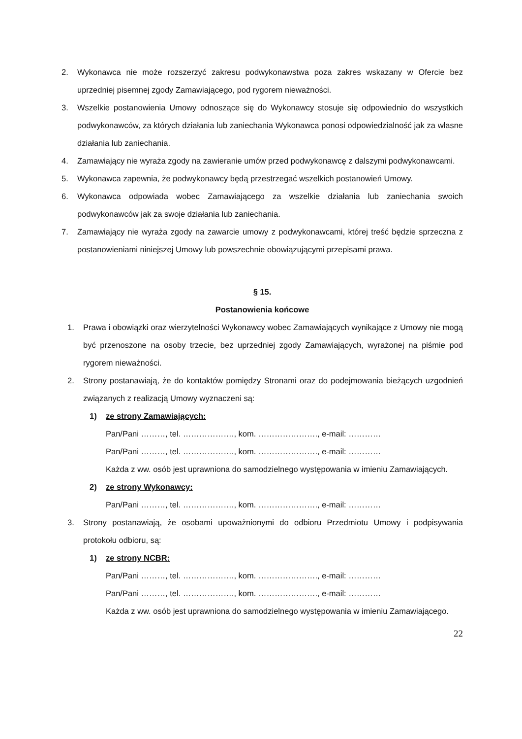2. Wykonawca nie może rozszerzyć zakresu podwykonawstwa poza zakres wskazany w Ofercie bez uprzedniej pisemnej zgody Zamawiającego, pod rygorem nieważności.
3. Wszelkie postanowienia Umowy odnoszące się do Wykonawcy stosuje się odpowiednio do wszystkich podwykonawców, za których działania lub zaniechania Wykonawca ponosi odpowiedzialność jak za własne działania lub zaniechania.
4. Zamawiający nie wyraża zgody na zawieranie umów przed podwykonawcę z dalszymi podwykonawcami.
5. Wykonawca zapewnia, że podwykonawcy będą przestrzegać wszelkich postanowień Umowy.
6. Wykonawca odpowiada wobec Zamawiającego za wszelkie działania lub zaniechania swoich podwykonawców jak za swoje działania lub zaniechania.
7. Zamawiający nie wyraża zgody na zawarcie umowy z podwykonawcami, której treść będzie sprzeczna z postanowieniami niniejszej Umowy lub powszechnie obowiązującymi przepisami prawa.
§ 15.
Postanowienia końcowe
1. Prawa i obowiązki oraz wierzytelności Wykonawcy wobec Zamawiających wynikające z Umowy nie mogą być przenoszone na osoby trzecie, bez uprzedniej zgody Zamawiających, wyrażonej na piśmie pod rygorem nieważności.
2. Strony postanawiają, że do kontaktów pomiędzy Stronami oraz do podejmowania bieżących uzgodnień związanych z realizacją Umowy wyznaczeni są:
1) ze strony Zamawiających:
Pan/Pani ………, tel. ………………., kom. …………………., e-mail: …………
Pan/Pani ………, tel. ………………., kom. …………………., e-mail: …………
Każda z ww. osób jest uprawniona do samodzielnego występowania w imieniu Zamawiających.
2) ze strony Wykonawcy:
Pan/Pani ………, tel. ………………., kom. …………………., e-mail: …………
3. Strony postanawiają, że osobami upoważnionymi do odbioru Przedmiotu Umowy i podpisywania protokołu odbioru, są:
1) ze strony NCBR:
Pan/Pani ………, tel. ………………., kom. …………………., e-mail: …………
Pan/Pani ………, tel. ………………., kom. …………………., e-mail: …………
Każda z ww. osób jest uprawniona do samodzielnego występowania w imieniu Zamawiającego.
22